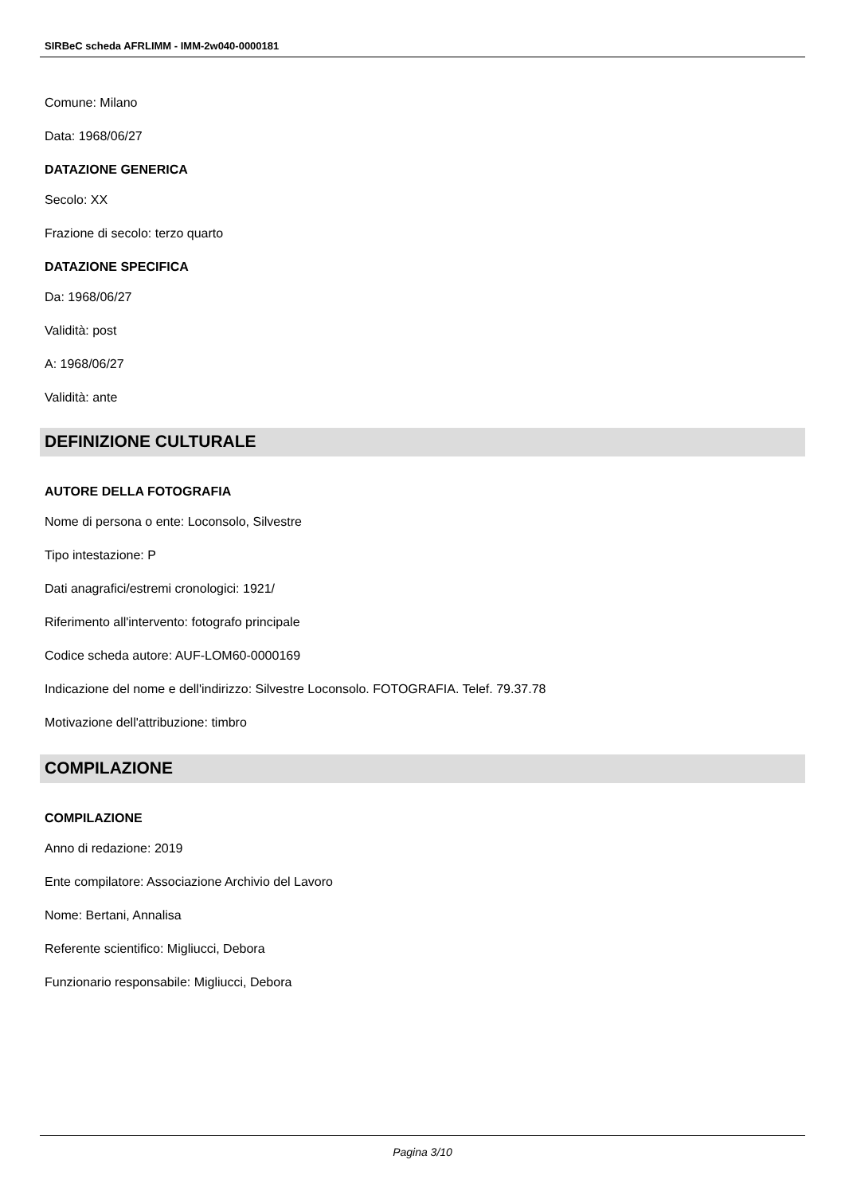SIRBeC scheda AFRLIMM - IMM-2w040-0000181
Comune: Milano
Data: 1968/06/27
DATAZIONE GENERICA
Secolo: XX
Frazione di secolo: terzo quarto
DATAZIONE SPECIFICA
Da: 1968/06/27
Validità: post
A: 1968/06/27
Validità: ante
DEFINIZIONE CULTURALE
AUTORE DELLA FOTOGRAFIA
Nome di persona o ente: Loconsolo, Silvestre
Tipo intestazione: P
Dati anagrafici/estremi cronologici: 1921/
Riferimento all'intervento: fotografo principale
Codice scheda autore: AUF-LOM60-0000169
Indicazione del nome e dell'indirizzo: Silvestre Loconsolo. FOTOGRAFIA. Telef. 79.37.78
Motivazione dell'attribuzione: timbro
COMPILAZIONE
COMPILAZIONE
Anno di redazione: 2019
Ente compilatore: Associazione Archivio del Lavoro
Nome: Bertani, Annalisa
Referente scientifico: Migliucci, Debora
Funzionario responsabile: Migliucci, Debora
Pagina 3/10